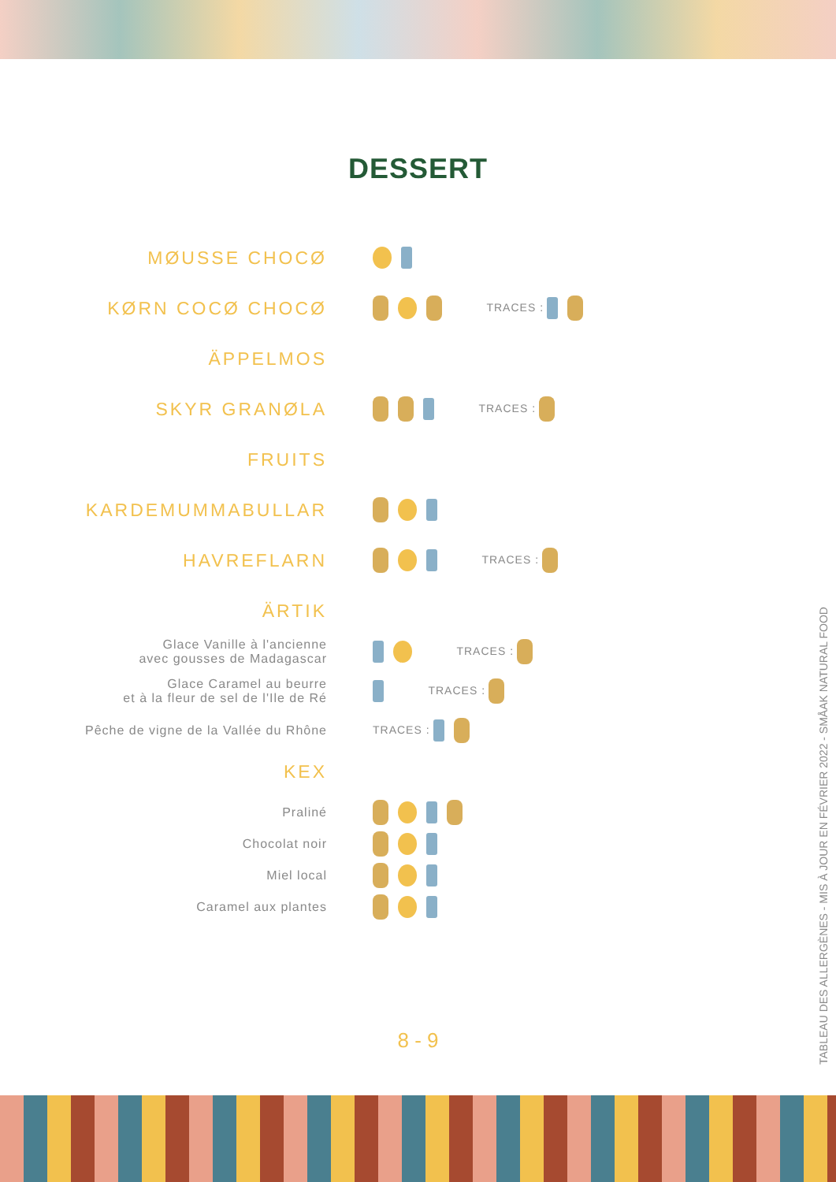DESSERT
| MØUSSE CHOCØ | |
| KØRN COCØ CHOCØ | TRACES : |
| ÄPPELMOS | |
| SKYR GRANØLA | TRACES : |
| FRUITS | |
| KARDEMUMMABULLAR | |
| HAVREFLARN | TRACES : |
| ÄRTIK | |
| Glace Vanille à l'ancienne avec gousses de Madagascar | TRACES : |
| Glace Caramel au beurre et à la fleur de sel de l'Ile de Ré | TRACES : |
| Pêche de vigne de la Vallée du Rhône | TRACES : |
| KEX | |
| Praliné | |
| Chocolat noir | |
| Miel local | |
| Caramel aux plantes | |
8 - 9
TABLEAU DES ALLERGÈNES - MIS À JOUR EN FÉVRIER 2022 - SMÅAK NATURAL FOOD